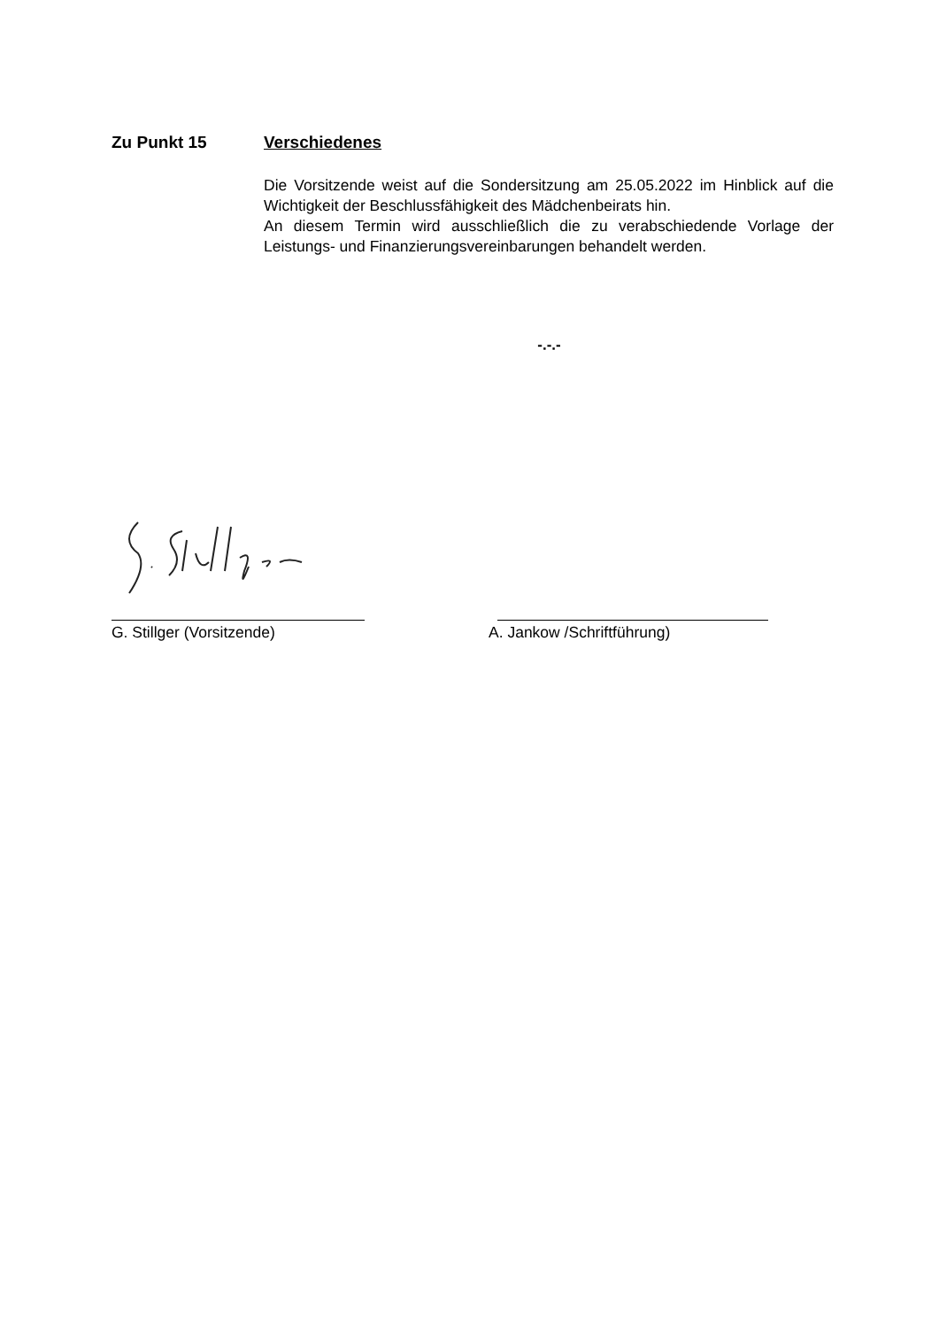Zu Punkt 15 Verschiedenes
Die Vorsitzende weist auf die Sondersitzung am 25.05.2022 im Hinblick auf die Wichtigkeit der Beschlussfähigkeit des Mädchenbeirats hin.
An diesem Termin wird ausschließlich die zu verabschiedende Vorlage der Leistungs- und Finanzierungsvereinbarungen behandelt werden.
-.-.-
G. Stillger (Vorsitzende) A. Jankow /Schriftführung)